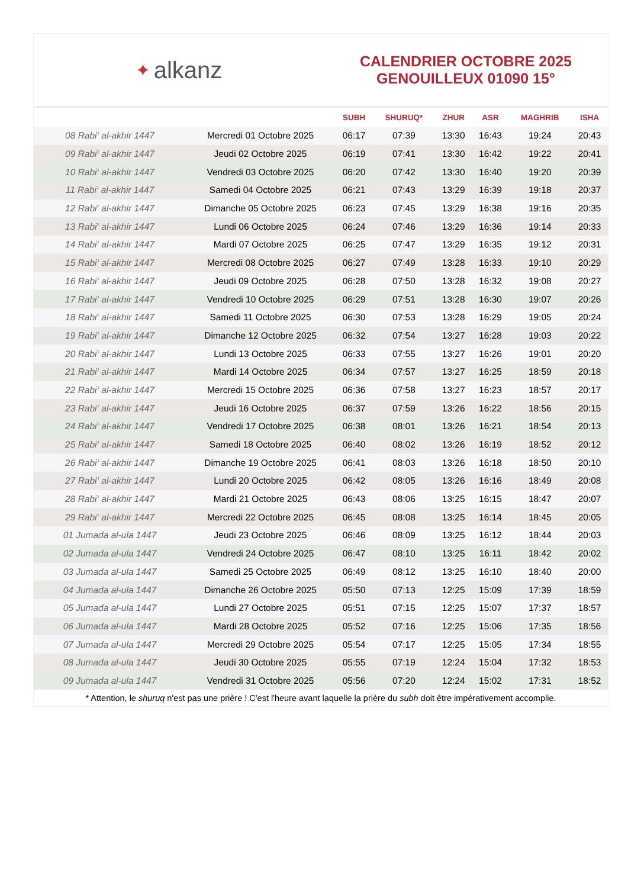✦ alkanz
CALENDRIER OCTOBRE 2025
GENOUILLEUX 01090 15°
| | | SUBH | SHURUQ* | ZHUR | ASR | MAGHRIB | ISHA |
| --- | --- | --- | --- | --- | --- | --- | --- |
| 08 Rabi‘ al-akhir 1447 | Mercredi 01 Octobre 2025 | 06:17 | 07:39 | 13:30 | 16:43 | 19:24 | 20:43 |
| 09 Rabi‘ al-akhir 1447 | Jeudi 02 Octobre 2025 | 06:19 | 07:41 | 13:30 | 16:42 | 19:22 | 20:41 |
| 10 Rabi‘ al-akhir 1447 | Vendredi 03 Octobre 2025 | 06:20 | 07:42 | 13:30 | 16:40 | 19:20 | 20:39 |
| 11 Rabi‘ al-akhir 1447 | Samedi 04 Octobre 2025 | 06:21 | 07:43 | 13:29 | 16:39 | 19:18 | 20:37 |
| 12 Rabi‘ al-akhir 1447 | Dimanche 05 Octobre 2025 | 06:23 | 07:45 | 13:29 | 16:38 | 19:16 | 20:35 |
| 13 Rabi‘ al-akhir 1447 | Lundi 06 Octobre 2025 | 06:24 | 07:46 | 13:29 | 16:36 | 19:14 | 20:33 |
| 14 Rabi‘ al-akhir 1447 | Mardi 07 Octobre 2025 | 06:25 | 07:47 | 13:29 | 16:35 | 19:12 | 20:31 |
| 15 Rabi‘ al-akhir 1447 | Mercredi 08 Octobre 2025 | 06:27 | 07:49 | 13:28 | 16:33 | 19:10 | 20:29 |
| 16 Rabi‘ al-akhir 1447 | Jeudi 09 Octobre 2025 | 06:28 | 07:50 | 13:28 | 16:32 | 19:08 | 20:27 |
| 17 Rabi‘ al-akhir 1447 | Vendredi 10 Octobre 2025 | 06:29 | 07:51 | 13:28 | 16:30 | 19:07 | 20:26 |
| 18 Rabi‘ al-akhir 1447 | Samedi 11 Octobre 2025 | 06:30 | 07:53 | 13:28 | 16:29 | 19:05 | 20:24 |
| 19 Rabi‘ al-akhir 1447 | Dimanche 12 Octobre 2025 | 06:32 | 07:54 | 13:27 | 16:28 | 19:03 | 20:22 |
| 20 Rabi‘ al-akhir 1447 | Lundi 13 Octobre 2025 | 06:33 | 07:55 | 13:27 | 16:26 | 19:01 | 20:20 |
| 21 Rabi‘ al-akhir 1447 | Mardi 14 Octobre 2025 | 06:34 | 07:57 | 13:27 | 16:25 | 18:59 | 20:18 |
| 22 Rabi‘ al-akhir 1447 | Mercredi 15 Octobre 2025 | 06:36 | 07:58 | 13:27 | 16:23 | 18:57 | 20:17 |
| 23 Rabi‘ al-akhir 1447 | Jeudi 16 Octobre 2025 | 06:37 | 07:59 | 13:26 | 16:22 | 18:56 | 20:15 |
| 24 Rabi‘ al-akhir 1447 | Vendredi 17 Octobre 2025 | 06:38 | 08:01 | 13:26 | 16:21 | 18:54 | 20:13 |
| 25 Rabi‘ al-akhir 1447 | Samedi 18 Octobre 2025 | 06:40 | 08:02 | 13:26 | 16:19 | 18:52 | 20:12 |
| 26 Rabi‘ al-akhir 1447 | Dimanche 19 Octobre 2025 | 06:41 | 08:03 | 13:26 | 16:18 | 18:50 | 20:10 |
| 27 Rabi‘ al-akhir 1447 | Lundi 20 Octobre 2025 | 06:42 | 08:05 | 13:26 | 16:16 | 18:49 | 20:08 |
| 28 Rabi‘ al-akhir 1447 | Mardi 21 Octobre 2025 | 06:43 | 08:06 | 13:25 | 16:15 | 18:47 | 20:07 |
| 29 Rabi‘ al-akhir 1447 | Mercredi 22 Octobre 2025 | 06:45 | 08:08 | 13:25 | 16:14 | 18:45 | 20:05 |
| 01 Jumada al-ula 1447 | Jeudi 23 Octobre 2025 | 06:46 | 08:09 | 13:25 | 16:12 | 18:44 | 20:03 |
| 02 Jumada al-ula 1447 | Vendredi 24 Octobre 2025 | 06:47 | 08:10 | 13:25 | 16:11 | 18:42 | 20:02 |
| 03 Jumada al-ula 1447 | Samedi 25 Octobre 2025 | 06:49 | 08:12 | 13:25 | 16:10 | 18:40 | 20:00 |
| 04 Jumada al-ula 1447 | Dimanche 26 Octobre 2025 | 05:50 | 07:13 | 12:25 | 15:09 | 17:39 | 18:59 |
| 05 Jumada al-ula 1447 | Lundi 27 Octobre 2025 | 05:51 | 07:15 | 12:25 | 15:07 | 17:37 | 18:57 |
| 06 Jumada al-ula 1447 | Mardi 28 Octobre 2025 | 05:52 | 07:16 | 12:25 | 15:06 | 17:35 | 18:56 |
| 07 Jumada al-ula 1447 | Mercredi 29 Octobre 2025 | 05:54 | 07:17 | 12:25 | 15:05 | 17:34 | 18:55 |
| 08 Jumada al-ula 1447 | Jeudi 30 Octobre 2025 | 05:55 | 07:19 | 12:24 | 15:04 | 17:32 | 18:53 |
| 09 Jumada al-ula 1447 | Vendredi 31 Octobre 2025 | 05:56 | 07:20 | 12:24 | 15:02 | 17:31 | 18:52 |
* Attention, le shuruq n'est pas une prière ! C'est l'heure avant laquelle la prière du subh doit être impérativement accomplie.